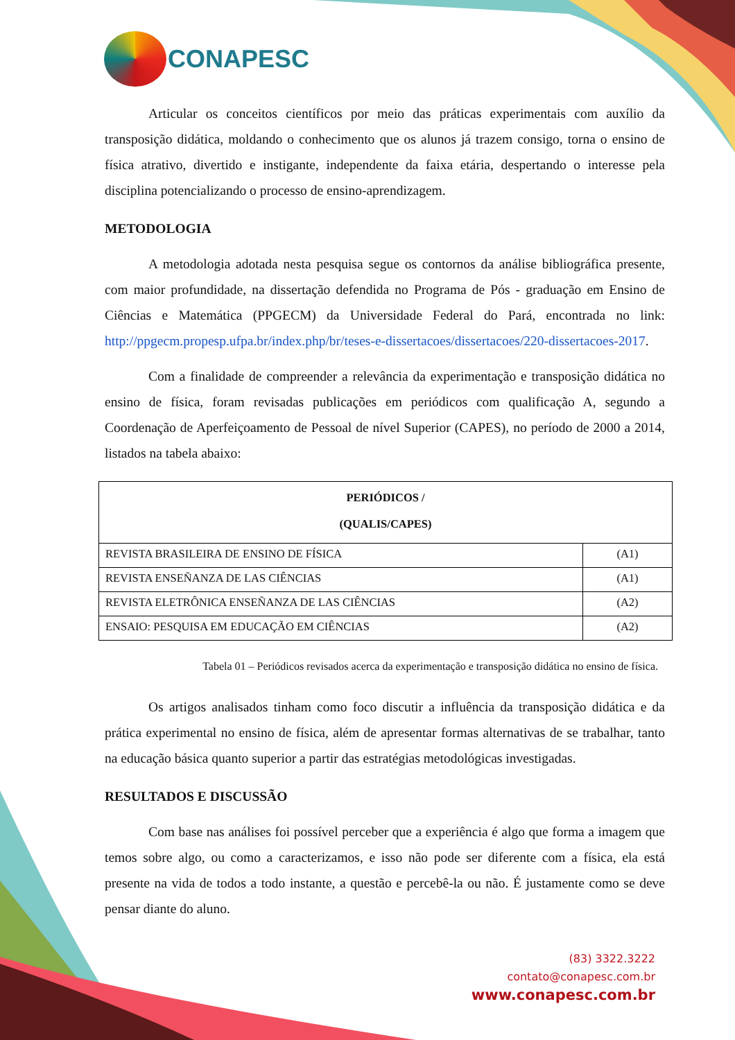CONAPESC
Articular os conceitos científicos por meio das práticas experimentais com auxílio da transposição didática, moldando o conhecimento que os alunos já trazem consigo, torna o ensino de física atrativo, divertido e instigante, independente da faixa etária, despertando o interesse pela disciplina potencializando o processo de ensino-aprendizagem.
METODOLOGIA
A metodologia adotada nesta pesquisa segue os contornos da análise bibliográfica presente, com maior profundidade, na dissertação defendida no Programa de Pós - graduação em Ensino de Ciências e Matemática (PPGECM) da Universidade Federal do Pará, encontrada no link: http://ppgecm.propesp.ufpa.br/index.php/br/teses-e-dissertacoes/dissertacoes/220-dissertacoes-2017.
Com a finalidade de compreender a relevância da experimentação e transposição didática no ensino de física, foram revisadas publicações em periódicos com qualificação A, segundo a Coordenação de Aperfeiçoamento de Pessoal de nível Superior (CAPES), no período de 2000 a 2014, listados na tabela abaixo:
| PERIÓDICOS / (QUALIS/CAPES) | |
| --- | --- |
| REVISTA BRASILEIRA DE ENSINO DE FÍSICA | (A1) |
| REVISTA ENSEÑANZA DE LAS CIÊNCIAS | (A1) |
| REVISTA ELETRÔNICA ENSEÑANZA DE LAS CIÊNCIAS | (A2) |
| ENSAIO: PESQUISA EM EDUCAÇÃO EM CIÊNCIAS | (A2) |
Tabela 01 – Periódicos revisados acerca da experimentação e transposição didática no ensino de física.
Os artigos analisados tinham como foco discutir a influência da transposição didática e da prática experimental no ensino de física, além de apresentar formas alternativas de se trabalhar, tanto na educação básica quanto superior a partir das estratégias metodológicas investigadas.
RESULTADOS E DISCUSSÃO
Com base nas análises foi possível perceber que a experiência é algo que forma a imagem que temos sobre algo, ou como a caracterizamos, e isso não pode ser diferente com a física, ela está presente na vida de todos a todo instante, a questão e percebê-la ou não. É justamente como se deve pensar diante do aluno.
(83) 3322.3222
contato@conapesc.com.br
www.conapesc.com.br